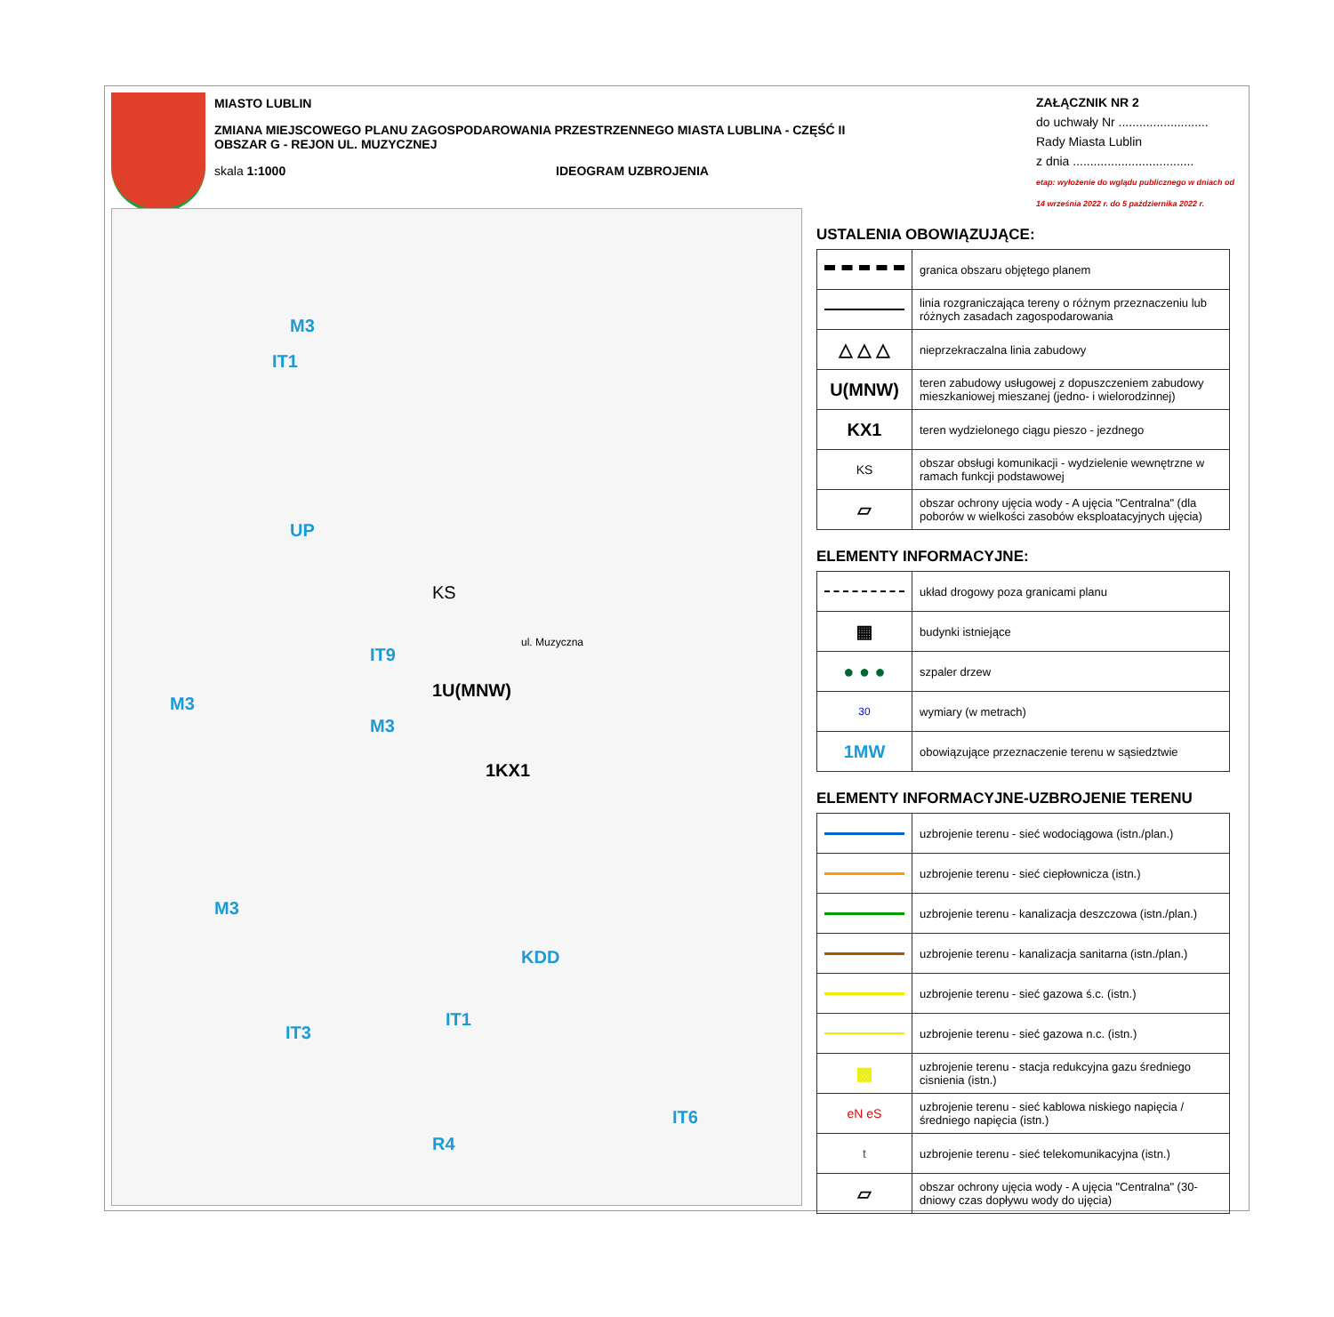MIASTO LUBLIN
ZMIANA MIEJSCOWEGO PLANU ZAGOSPODAROWANIA PRZESTRZENNEGO MIASTA LUBLINA - CZĘŚĆ II
OBSZAR G - REJON UL. MUZYCZNEJ
skala 1:1000 IDEOGRAM UZBROJENIA
ZAŁĄCZNIK NR 2
do uchwały Nr ..........................
Rady Miasta Lublin
z dnia ...................................
etap: wyłożenie do wglądu publicznego w dniach od 14 września 2022 r. do 5 października 2022 r.
M3
UP
IT1
IT9
M3
M3
M3
1U(MNW)
1KX1
KS
KDD
IT3
IT1
R4
IT6
ul. Muzyczna
USTALENIA OBOWIĄZUJĄCE:
| | granica obszaru objętego planem |
| | linia rozgraniczająca tereny o różnym przeznaczeniu lub różnych zasadach zagospodarowania |
| △ △ △ | nieprzekraczalna linia zabudowy |
| U(MNW) | teren zabudowy usługowej z dopuszczeniem zabudowy mieszkaniowej mieszanej (jedno- i wielorodzinnej) |
| KX1 | teren wydzielonego ciągu pieszo - jezdnego |
| KS | obszar obsługi komunikacji - wydzielenie wewnętrzne w ramach funkcji podstawowej |
| ▱ | obszar ochrony ujęcia wody - A ujęcia "Centralna" (dla poborów w wielkości zasobów eksploatacyjnych ujęcia) |
ELEMENTY INFORMACYJNE:
| | układ drogowy poza granicami planu |
| ▦ | budynki istniejące |
| ● ● ● | szpaler drzew |
| 30 | wymiary (w metrach) |
| 1MW | obowiązujące przeznaczenie terenu w sąsiedztwie |
ELEMENTY INFORMACYJNE-UZBROJENIE TERENU
| | uzbrojenie terenu - sieć wodociągowa (istn./plan.) |
| | uzbrojenie terenu - sieć ciepłownicza (istn.) |
| | uzbrojenie terenu - kanalizacja deszczowa (istn./plan.) |
| | uzbrojenie terenu - kanalizacja sanitarna (istn./plan.) |
| | uzbrojenie terenu - sieć gazowa ś.c. (istn.) |
| | uzbrojenie terenu - sieć gazowa n.c. (istn.) |
| ▩ | uzbrojenie terenu - stacja redukcyjna gazu średniego cisnienia (istn.) |
| eN eS | uzbrojenie terenu - sieć kablowa niskiego napięcia / średniego napięcia (istn.) |
| t | uzbrojenie terenu - sieć telekomunikacyjna (istn.) |
| ▱ | obszar ochrony ujęcia wody - A ujęcia "Centralna" (30-dniowy czas dopływu wody do ujęcia) |